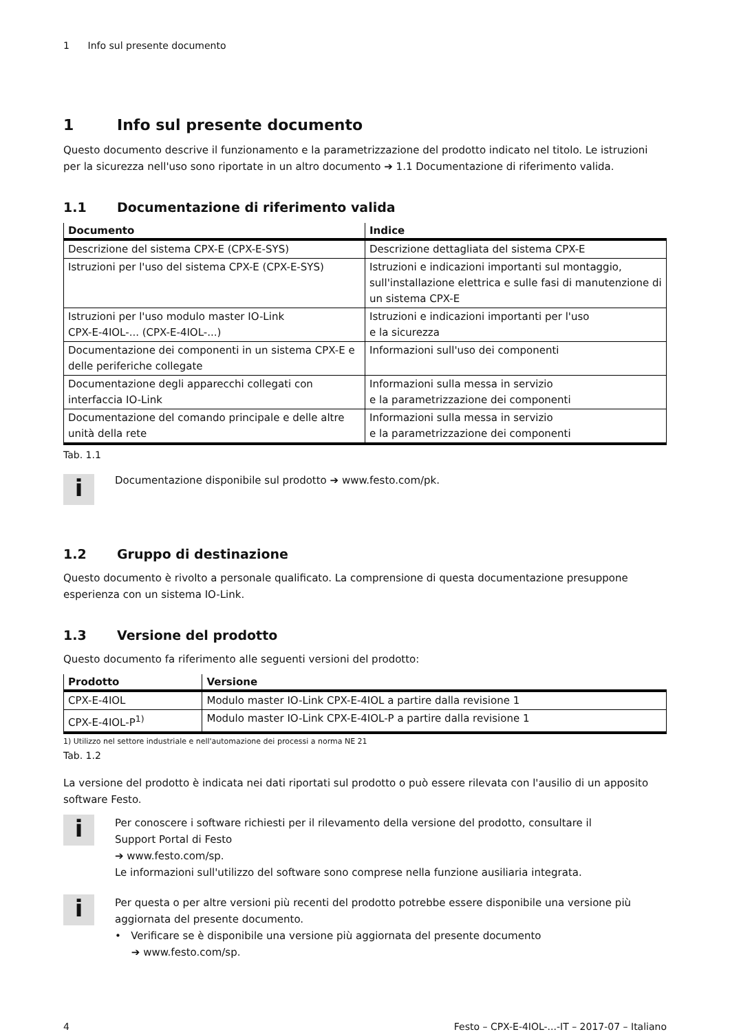1 Info sul presente documento
1 Info sul presente documento
Questo documento descrive il funzionamento e la parametrizzazione del prodotto indicato nel titolo. Le istruzioni per la sicurezza nell'uso sono riportate in un altro documento ➔ 1.1 Documentazione di riferimento valida.
1.1 Documentazione di riferimento valida
| Documento | Indice |
| --- | --- |
| Descrizione del sistema CPX-E (CPX-E-SYS) | Descrizione dettagliata del sistema CPX-E |
| Istruzioni per l'uso del sistema CPX-E (CPX-E-SYS) | Istruzioni e indicazioni importanti sul montaggio, sull'installazione elettrica e sulle fasi di manutenzione di un sistema CPX-E |
| Istruzioni per l'uso modulo master IO-Link CPX-E-4IOL-... (CPX-E-4IOL-...) | Istruzioni e indicazioni importanti per l'uso e la sicurezza |
| Documentazione dei componenti in un sistema CPX-E e delle periferiche collegate | Informazioni sull'uso dei componenti |
| Documentazione degli apparecchi collegati con interfaccia IO-Link | Informazioni sulla messa in servizio e la parametrizzazione dei componenti |
| Documentazione del comando principale e delle altre unità della rete | Informazioni sulla messa in servizio e la parametrizzazione dei componenti |
Tab. 1.1
i
Documentazione disponibile sul prodotto ➔ www.festo.com/pk.
1.2 Gruppo di destinazione
Questo documento è rivolto a personale qualificato. La comprensione di questa documentazione presuppone esperienza con un sistema IO-Link.
1.3 Versione del prodotto
Questo documento fa riferimento alle seguenti versioni del prodotto:
| Prodotto | Versione |
| --- | --- |
| CPX-E-4IOL | Modulo master IO-Link CPX-E-4IOL a partire dalla revisione 1 |
| CPX-E-4IOL-P<sup>1)</sup> | Modulo master IO-Link CPX-E-4IOL-P a partire dalla revisione 1 |
1) Utilizzo nel settore industriale e nell'automazione dei processi a norma NE 21
Tab. 1.2
La versione del prodotto è indicata nei dati riportati sul prodotto o può essere rilevata con l'ausilio di un apposito software Festo.
i
Per conoscere i software richiesti per il rilevamento della versione del prodotto, consultare il
Support Portal di Festo
➔ www.festo.com/sp.
Le informazioni sull'utilizzo del software sono comprese nella funzione ausiliaria integrata.
i
Per questa o per altre versioni più recenti del prodotto potrebbe essere disponibile una versione più aggiornata del presente documento.
• Verificare se è disponibile una versione più aggiornata del presente documento
➔ www.festo.com/sp.
4 Festo – CPX-E-4IOL-...-IT – 2017-07 – Italiano